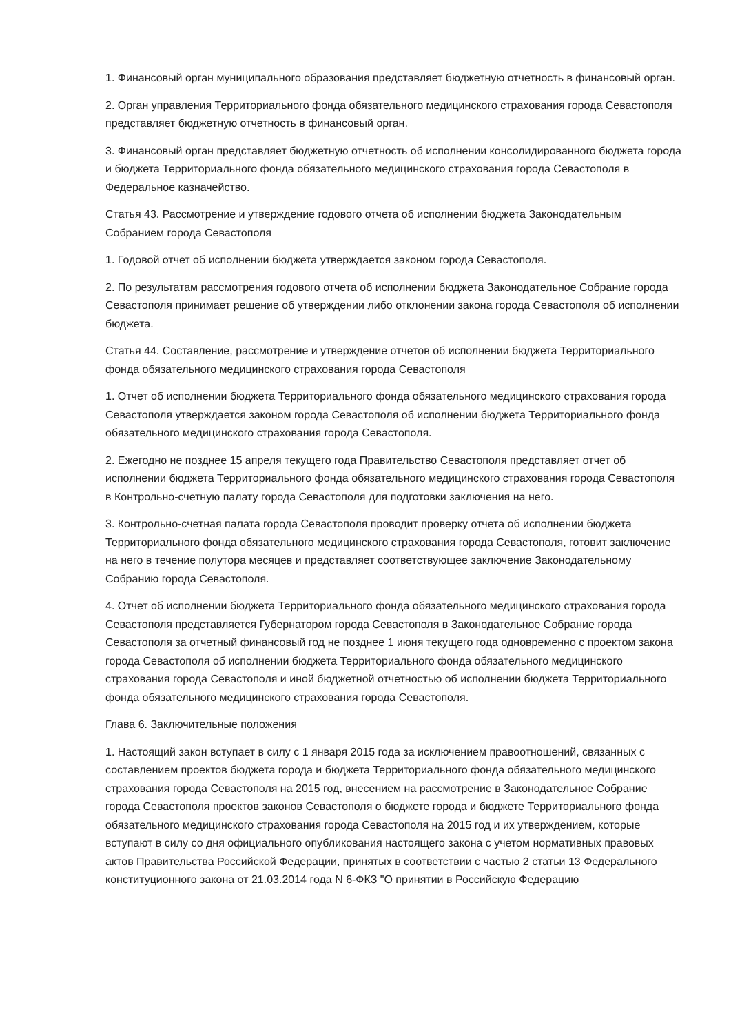1. Финансовый орган муниципального образования представляет бюджетную отчетность в финансовый орган.
2. Орган управления Территориального фонда обязательного медицинского страхования города Севастополя представляет бюджетную отчетность в финансовый орган.
3. Финансовый орган представляет бюджетную отчетность об исполнении консолидированного бюджета города и бюджета Территориального фонда обязательного медицинского страхования города Севастополя в Федеральное казначейство.
Статья 43. Рассмотрение и утверждение годового отчета об исполнении бюджета Законодательным Собранием города Севастополя
1. Годовой отчет об исполнении бюджета утверждается законом города Севастополя.
2. По результатам рассмотрения годового отчета об исполнении бюджета Законодательное Собрание города Севастополя принимает решение об утверждении либо отклонении закона города Севастополя об исполнении бюджета.
Статья 44. Составление, рассмотрение и утверждение отчетов об исполнении бюджета Территориального фонда обязательного медицинского страхования города Севастополя
1. Отчет об исполнении бюджета Территориального фонда обязательного медицинского страхования города Севастополя утверждается законом города Севастополя об исполнении бюджета Территориального фонда обязательного медицинского страхования города Севастополя.
2. Ежегодно не позднее 15 апреля текущего года Правительство Севастополя представляет отчет об исполнении бюджета Территориального фонда обязательного медицинского страхования города Севастополя в Контрольно-счетную палату города Севастополя для подготовки заключения на него.
3. Контрольно-счетная палата города Севастополя проводит проверку отчета об исполнении бюджета Территориального фонда обязательного медицинского страхования города Севастополя, готовит заключение на него в течение полутора месяцев и представляет соответствующее заключение Законодательному Собранию города Севастополя.
4. Отчет об исполнении бюджета Территориального фонда обязательного медицинского страхования города Севастополя представляется Губернатором города Севастополя в Законодательное Собрание города Севастополя за отчетный финансовый год не позднее 1 июня текущего года одновременно с проектом закона города Севастополя об исполнении бюджета Территориального фонда обязательного медицинского страхования города Севастополя и иной бюджетной отчетностью об исполнении бюджета Территориального фонда обязательного медицинского страхования города Севастополя.
Глава 6. Заключительные положения
1. Настоящий закон вступает в силу с 1 января 2015 года за исключением правоотношений, связанных с составлением проектов бюджета города и бюджета Территориального фонда обязательного медицинского страхования города Севастополя на 2015 год, внесением на рассмотрение в Законодательное Собрание города Севастополя проектов законов Севастополя о бюджете города и бюджете Территориального фонда обязательного медицинского страхования города Севастополя на 2015 год и их утверждением, которые вступают в силу со дня официального опубликования настоящего закона с учетом нормативных правовых актов Правительства Российской Федерации, принятых в соответствии с частью 2 статьи 13 Федерального конституционного закона от 21.03.2014 года N 6-ФКЗ "О принятии в Российскую Федерацию